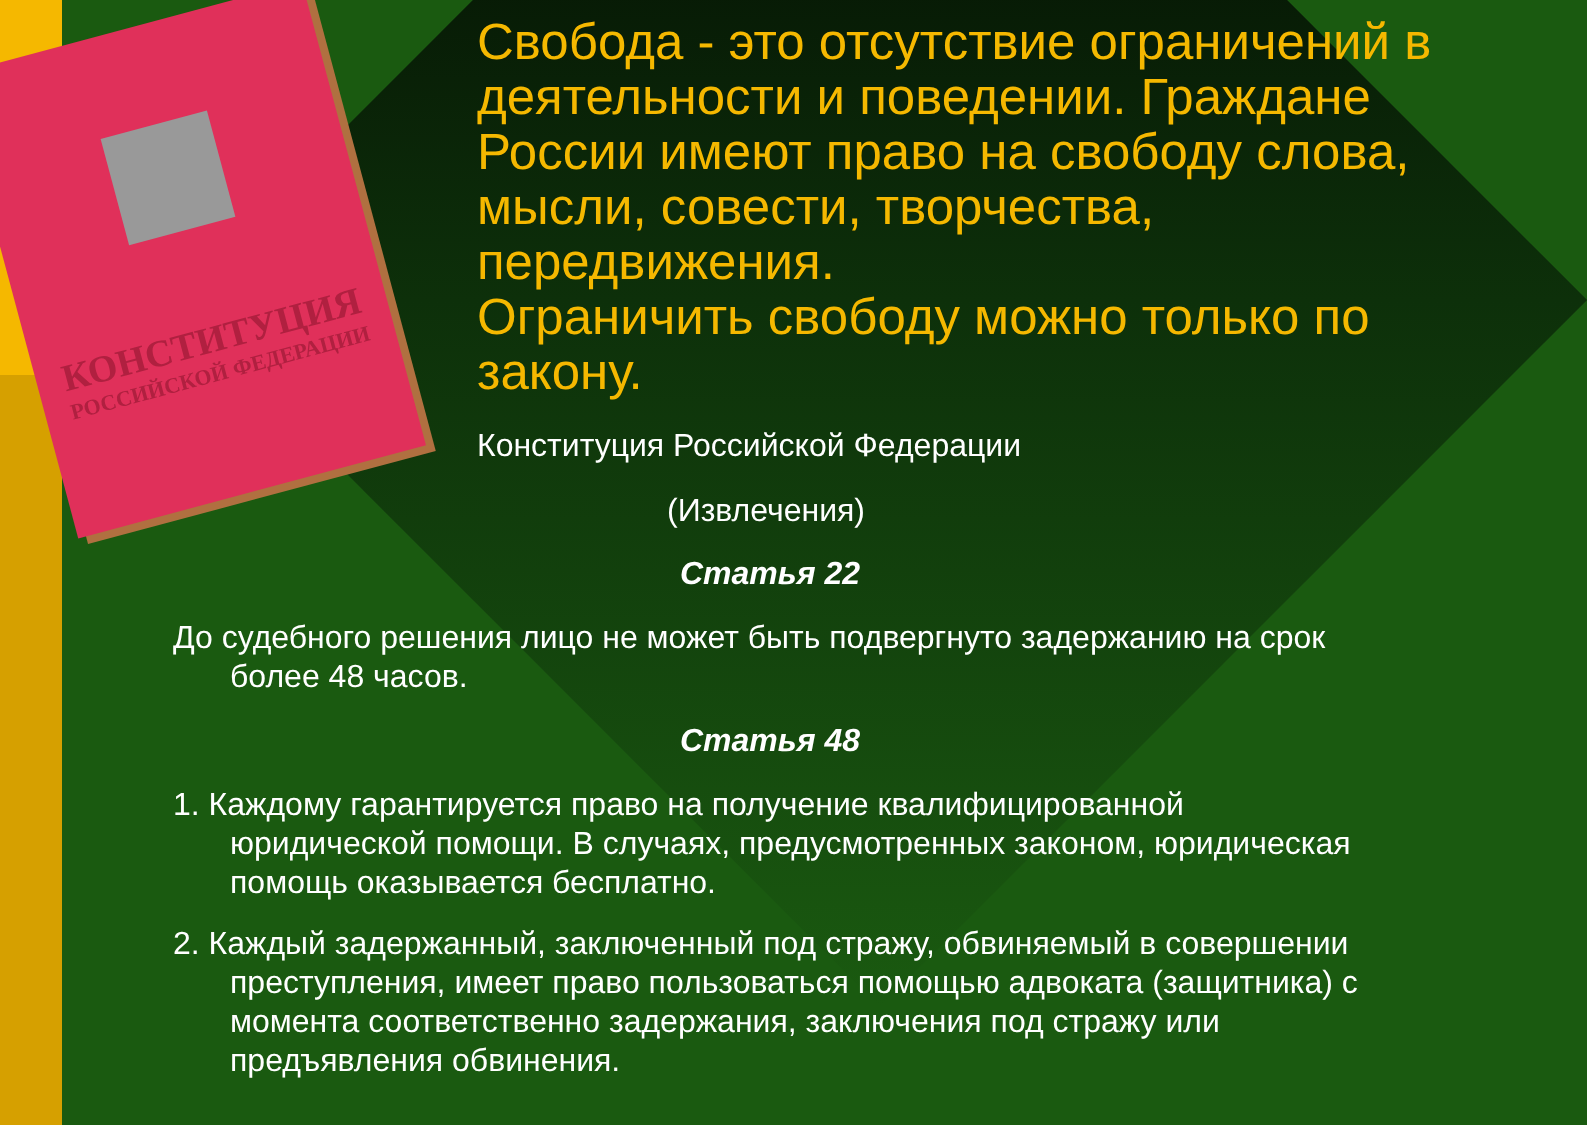КОНСТИТУЦИЯ
РОССИЙСКОЙ ФЕДЕРАЦИИ
Свобода - это отсутствие ограничений в деятельности и поведении. Граждане России имеют право на свободу слова, мысли, совести, творчества, передвижения.
Ограничить свободу можно только по закону.
Конституция Российской Федерации
(Извлечения)
Статья 22
До судебного решения лицо не может быть подвергнуто задержанию на срок более 48 часов.
Статья 48
1. Каждому гарантируется право на получение квалифицированной юридической помощи. В случаях, предусмотренных законом, юридическая помощь оказывается бесплатно.
2. Каждый задержанный, заключенный под стражу, обвиняемый в совершении преступления, имеет право пользоваться помощью адвоката (защитника) с момента соответственно задержания, заключения под стражу или предъявления обвинения.